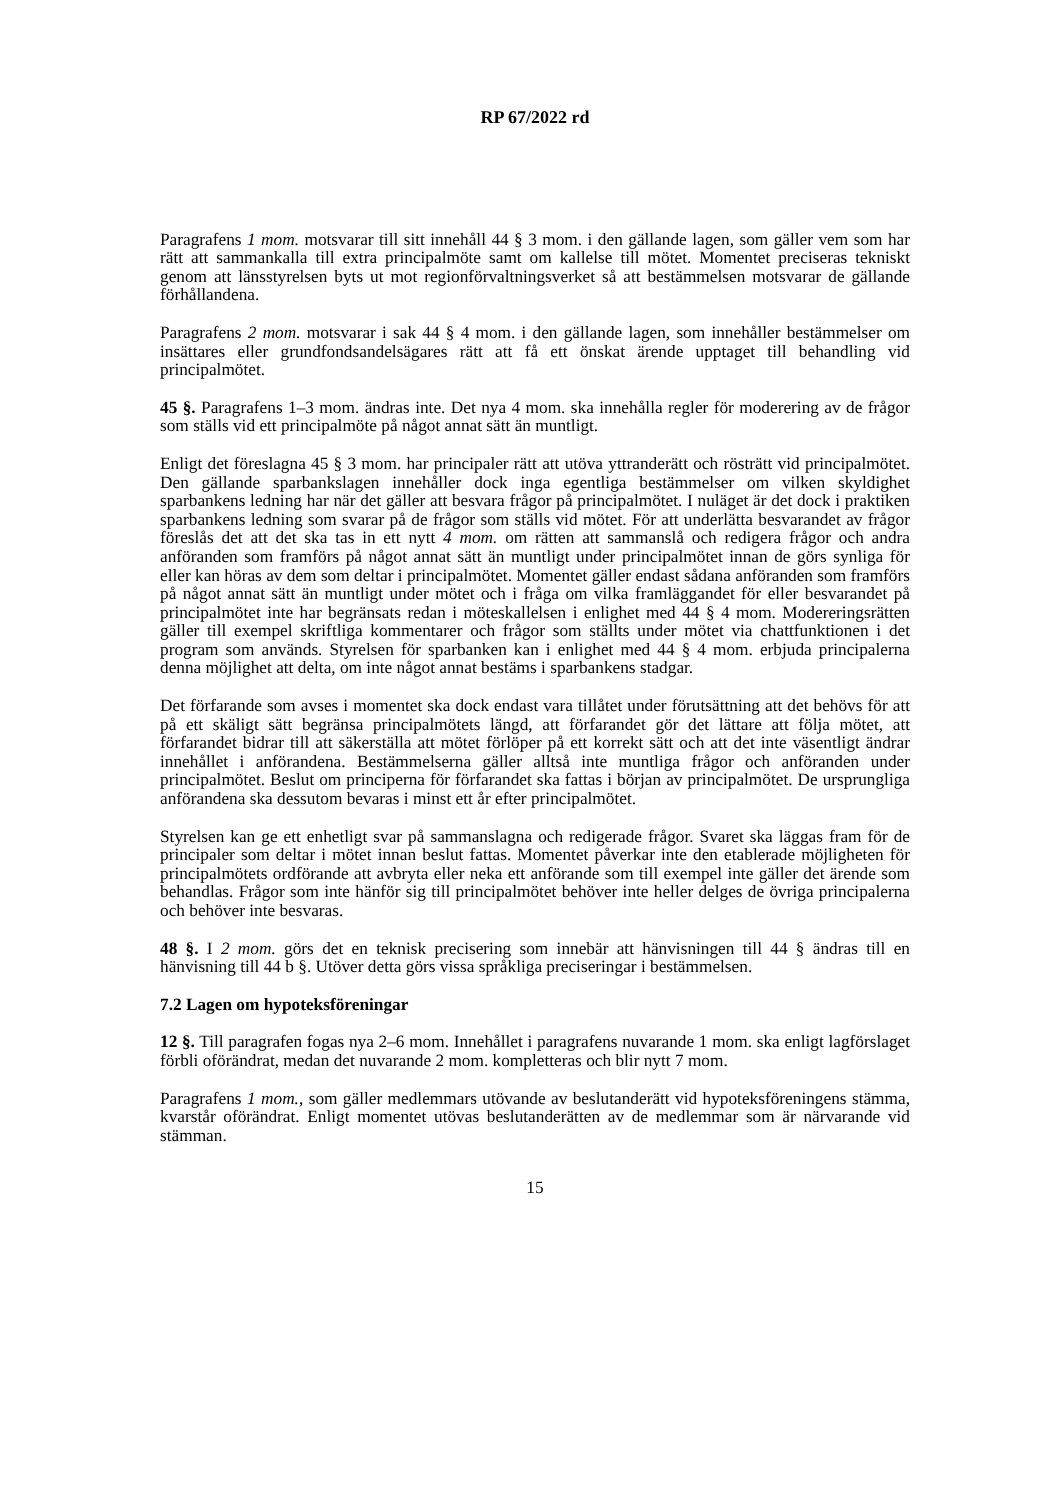RP 67/2022 rd
Paragrafens 1 mom. motsvarar till sitt innehåll 44 § 3 mom. i den gällande lagen, som gäller vem som har rätt att sammankalla till extra principalmöte samt om kallelse till mötet. Momentet preciseras tekniskt genom att länsstyrelsen byts ut mot regionförvaltningsverket så att bestämmelsen motsvarar de gällande förhållandena.
Paragrafens 2 mom. motsvarar i sak 44 § 4 mom. i den gällande lagen, som innehåller bestämmelser om insättares eller grundfondsandelsägares rätt att få ett önskat ärende upptaget till behandling vid principalmötet.
45 §. Paragrafens 1–3 mom. ändras inte. Det nya 4 mom. ska innehålla regler för moderering av de frågor som ställs vid ett principalmöte på något annat sätt än muntligt.
Enligt det föreslagna 45 § 3 mom. har principaler rätt att utöva yttranderätt och rösträtt vid principalmötet. Den gällande sparbankslagen innehåller dock inga egentliga bestämmelser om vilken skyldighet sparbankens ledning har när det gäller att besvara frågor på principalmötet. I nuläget är det dock i praktiken sparbankens ledning som svarar på de frågor som ställs vid mötet. För att underlätta besvarandet av frågor föreslås det att det ska tas in ett nytt 4 mom. om rätten att sammanslå och redigera frågor och andra anföranden som framförs på något annat sätt än muntligt under principalmötet innan de görs synliga för eller kan höras av dem som deltar i principalmötet. Momentet gäller endast sådana anföranden som framförs på något annat sätt än muntligt under mötet och i fråga om vilka framläggandet för eller besvarandet på principalmötet inte har begränsats redan i möteskallelsen i enlighet med 44 § 4 mom. Modereringsrätten gäller till exempel skriftliga kommentarer och frågor som ställts under mötet via chattfunktionen i det program som används. Styrelsen för sparbanken kan i enlighet med 44 § 4 mom. erbjuda principalerna denna möjlighet att delta, om inte något annat bestäms i sparbankens stadgar.
Det förfarande som avses i momentet ska dock endast vara tillåtet under förutsättning att det behövs för att på ett skäligt sätt begränsa principalmötets längd, att förfarandet gör det lättare att följa mötet, att förfarandet bidrar till att säkerställa att mötet förlöper på ett korrekt sätt och att det inte väsentligt ändrar innehållet i anförandena. Bestämmelserna gäller alltså inte muntliga frågor och anföranden under principalmötet. Beslut om principerna för förfarandet ska fattas i början av principalmötet. De ursprungliga anförandena ska dessutom bevaras i minst ett år efter principalmötet.
Styrelsen kan ge ett enhetligt svar på sammanslagna och redigerade frågor. Svaret ska läggas fram för de principaler som deltar i mötet innan beslut fattas. Momentet påverkar inte den etablerade möjligheten för principalmötets ordförande att avbryta eller neka ett anförande som till exempel inte gäller det ärende som behandlas. Frågor som inte hänför sig till principalmötet behöver inte heller delges de övriga principalerna och behöver inte besvaras.
48 §. I 2 mom. görs det en teknisk precisering som innebär att hänvisningen till 44 § ändras till en hänvisning till 44 b §. Utöver detta görs vissa språkliga preciseringar i bestämmelsen.
7.2 Lagen om hypoteksföreningar
12 §. Till paragrafen fogas nya 2–6 mom. Innehållet i paragrafens nuvarande 1 mom. ska enligt lagförslaget förbli oförändrat, medan det nuvarande 2 mom. kompletteras och blir nytt 7 mom.
Paragrafens 1 mom., som gäller medlemmars utövande av beslutanderätt vid hypoteksföreningens stämma, kvarstår oförändrat. Enligt momentet utövas beslutanderätten av de medlemmar som är närvarande vid stämman.
15